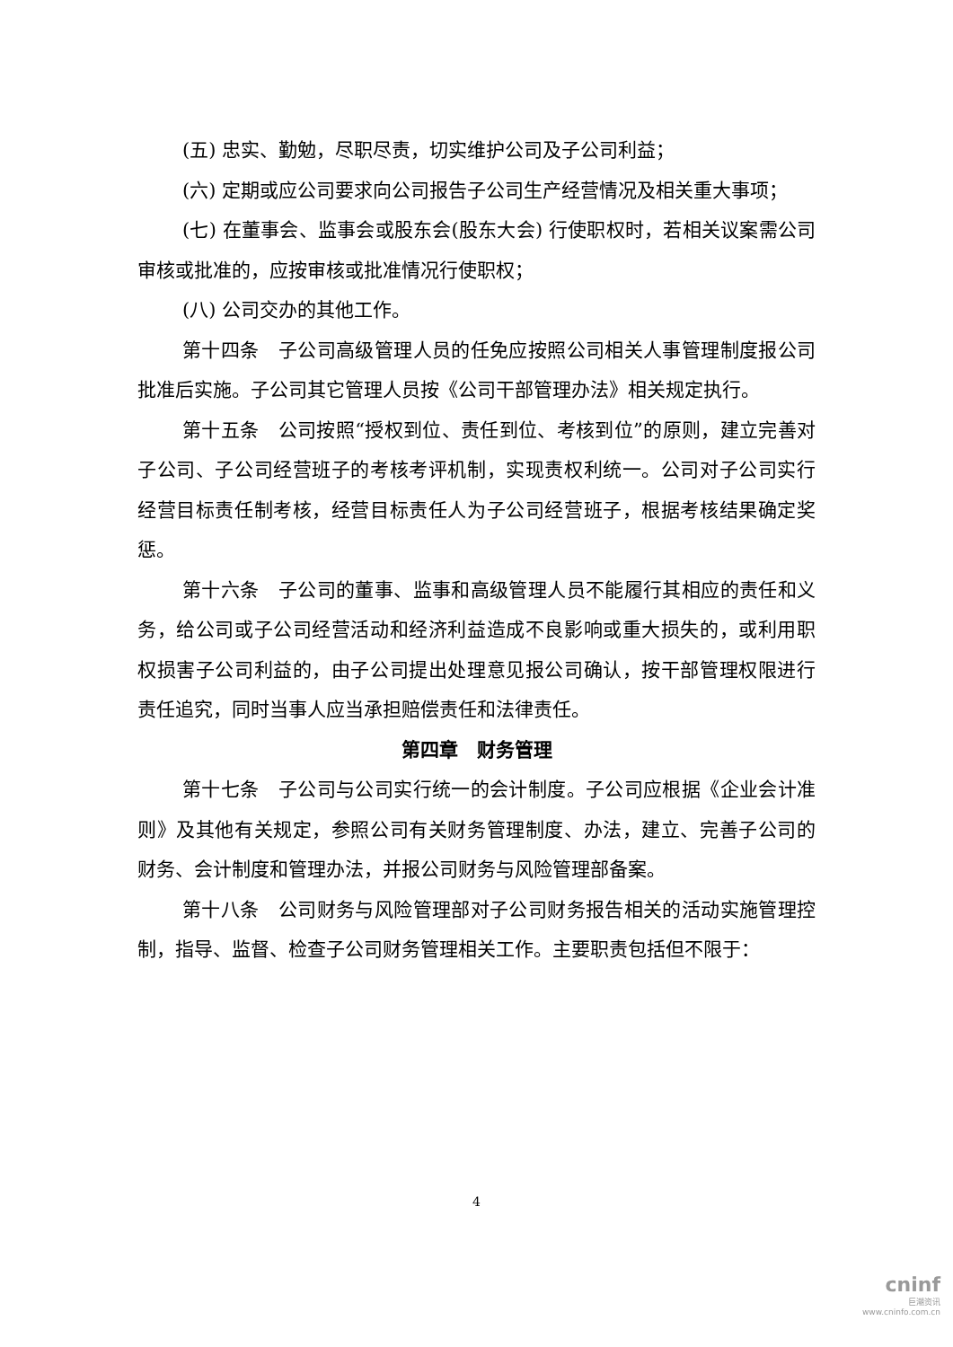(五) 忠实、勤勉，尽职尽责，切实维护公司及子公司利益；
(六) 定期或应公司要求向公司报告子公司生产经营情况及相关重大事项；
(七) 在董事会、监事会或股东会(股东大会) 行使职权时，若相关议案需公司审核或批准的，应按审核或批准情况行使职权；
(八) 公司交办的其他工作。
第十四条　子公司高级管理人员的任免应按照公司相关人事管理制度报公司批准后实施。子公司其它管理人员按《公司干部管理办法》相关规定执行。
第十五条　公司按照“授权到位、责任到位、考核到位”的原则，建立完善对子公司、子公司经营班子的考核考评机制，实现责权利统一。公司对子公司实行经营目标责任制考核，经营目标责任人为子公司经营班子，根据考核结果确定奖惩。
第十六条　子公司的董事、监事和高级管理人员不能履行其相应的责任和义务，给公司或子公司经营活动和经济利益造成不良影响或重大损失的，或利用职权损害子公司利益的，由子公司提出处理意见报公司确认，按干部管理权限进行责任追究，同时当事人应当承担赔偿责任和法律责任。
第四章　财务管理
第十七条　子公司与公司实行统一的会计制度。子公司应根据《企业会计准则》及其他有关规定，参照公司有关财务管理制度、办法，建立、完善子公司的财务、会计制度和管理办法，并报公司财务与风险管理部备案。
第十八条　公司财务与风险管理部对子公司财务报告相关的活动实施管理控制，指导、监督、检查子公司财务管理相关工作。主要职责包括但不限于：
4
cninf
巨潮资讯
www.cninfo.com.cn